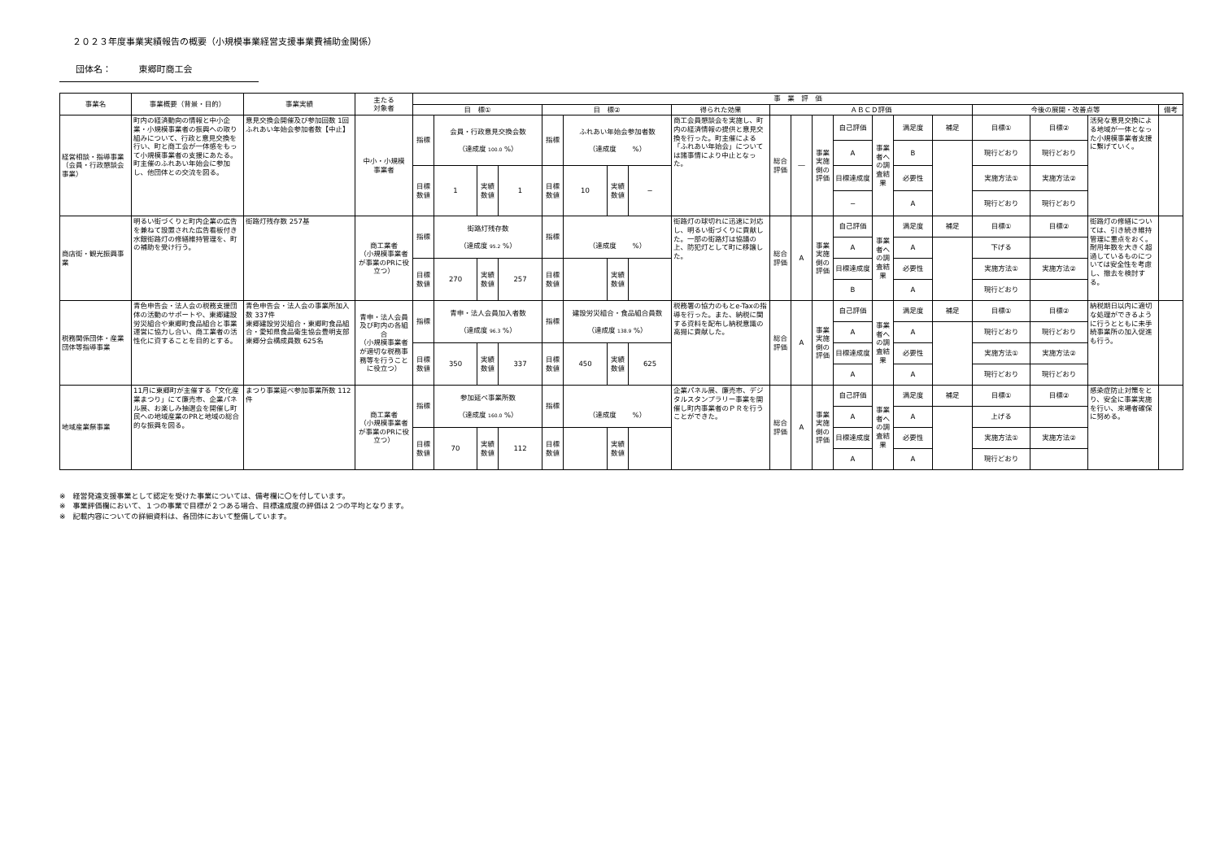２０２３年度事業実績報告の概要（小規模事業経営支援事業費補助金関係）
団体名： 東郷町商工会
| 事業名 | 事業概要（背景・目的） | 事業実績 | 主たる 対象者 | 事 業 評 価 | | | | | | | | | | | | | | | | | | | |
| --- | --- | --- | --- | --- | --- | --- | --- | --- | --- | --- | --- | --- | --- | --- | --- | --- | --- | --- | --- | --- | --- | --- | --- |
| | | | | 目 標① | | | | 目 標② | | | | 得られた効果 | ＡＢＣＤ評価 | | | | | | | 今後の展開・改善点等 | | | 備考 |
| 経営相談・指導事業 （会員・行政懇談会事業） | 町内の経済動向の情報と中小企業・小規模事業者の振興への取り組みについて、行政と意見交換を行い、町と商工会が一体感をもって小規模事業者の支援にあたる。町主催のふれあい年始会に参加し、他団体との交流を図る。 | 意見交換会開催及び参加回数 1回 ふれあい年始会参加者数【中止】 | 中小・小規模 事業者 | 指標 | 会員・行政意見交換会数 （達成度 100.0 %） | | | 指標 | ふれあい年始会参加者数 （達成度 %） | | | 商工会員懇談会を実施し、町内の経済情報の提供と意見交換を行った。町主催による「ふれあい年始会」については諸事情により中止となった。 | 総合評価 | ― | 事業実施側の評価 | 自己評価 | 事業者への調査結果 | 満足度 | 補足 | 目標① | 目標② | 活発な意見交換による地域が一体となった小規模事業者支援に繋げていく。 | |
| | | | | | | | | | | | | | | | | A | | B | | 現行どおり | 現行どおり | | |
| | | | | 目標数値 | 1 | 実績数値 | 1 | 目標数値 | 10 | 実績数値 | − | | | | | 目標達成度 | | 必要性 | | 実施方法① | 実施方法② | | |
| | | | | | | | | | | | | | | | | − | | A | | 現行どおり | 現行どおり | | |
| 商店街・観光振興事業 | 明るい街づくりと町内企業の広告を兼ねて設置された広告看板付き水銀街路灯の修繕維持管理を、町の補助を受け行う。 | 街路灯残存数 257基 | 商工業者 （小規模事業者が事業のPRに役立つ） | 指標 | 街路灯残存数 （達成度 95.2 %） | | | 指標 | （達成度 %） | | | 街路灯の球切れに迅速に対応し、明るい街づくりに貢献した。一部の街路灯は協議の上、防犯灯として町に移譲した。 | 総合評価 | A | 事業実施側の評価 | 自己評価 | 事業者への調査結果 | 満足度 | 補足 | 目標① | 目標② | 街路灯の修繕については、引き続き維持管理に重点をおく。耐用年数を大きく超過しているものについては安全性を考慮し、撤去を検討する。 | |
| | | | | | | | | | | | | | | | | A | | A | | 下げる | | | |
| | | | | 目標数値 | 270 | 実績数値 | 257 | 目標数値 | | 実績数値 | | | | | | 目標達成度 | | 必要性 | | 実施方法① | 実施方法② | | |
| | | | | | | | | | | | | | | | | B | | A | | 現行どおり | | | |
| 税務関係団体・産業団体等指導事業 | 青色申告会・法人会の税務支援団体の活動のサポートや、東郷建設労災組合や東郷町食品組合と事業運営に協力し合い、商工業者の活性化に資することを目的とする。 | 青色申告会・法人会の事業所加入数 337件 東郷建設労災組合・東郷町食品組合・愛知県食品衛生協会豊明支部東郷分会構成員数 625名 | 青申・法人会員及び町内の各組合 （小規模事業者が適切な税務事務等を行うことに役立つ） | 指標 | 青申・法人会員加入者数 （達成度 96.3 %） | | | 指標 | 建設労災組合・食品組合員数 （達成度 138.9 %） | | | 税務署の協力のもとe-Taxの指導を行った。また、納税に関する資料を配布し納税意識の高揚に貢献した。 | 総合評価 | A | 事業実施側の評価 | 自己評価 | 事業者への調査結果 | 満足度 | 補足 | 目標① | 目標② | 納税期日以内に適切な処理ができるように行うとともに未手続事業所の加入促進も行う。 | |
| | | | | | | | | | | | | | | | | A | | A | | 現行どおり | 現行どおり | | |
| | | | | 目標数値 | 350 | 実績数値 | 337 | 目標数値 | 450 | 実績数値 | 625 | | | | | 目標達成度 | | 必要性 | | 実施方法① | 実施方法② | | |
| | | | | | | | | | | | | | | | | A | | A | | 現行どおり | 現行どおり | | |
| 地域産業祭事業 | 11月に東郷町が主催する「文化産業まつり」にて廉売市、企業パネル展、お楽しみ抽選会を開催し町民への地域産業のPRと地域の総合的な振興を図る。 | まつり事業延べ参加事業所数 112件 | 商工業者 （小規模事業者が事業のPRに役立つ） | 指標 | 参加延べ事業所数 （達成度 160.0 %） | | | 指標 | （達成度 %） | | | 企業パネル展、廉売市、デジタルスタンプラリー事業を開催し町内事業者のＰＲを行うことができた。 | 総合評価 | A | 事業実施側の評価 | 自己評価 | 事業者への調査結果 | 満足度 | 補足 | 目標① | 目標② | 感染症防止対策をとり、安全に事業実施を行い、来場者確保に努める。 | |
| | | | | | | | | | | | | | | | | A | | A | | 上げる | | | |
| | | | | 目標数値 | 70 | 実績数値 | 112 | 目標数値 | | 実績数値 | | | | | | 目標達成度 | | 必要性 | | 実施方法① | 実施方法② | | |
| | | | | | | | | | | | | | | | | A | | A | | 現行どおり | | | |
※　経営発達支援事業として認定を受けた事業については、備考欄に〇を付しています。
※　事業評価欄において、１つの事業で目標が２つある場合、目標達成度の評価は２つの平均となります。
※　記載内容についての詳細資料は、各団体において整備しています。